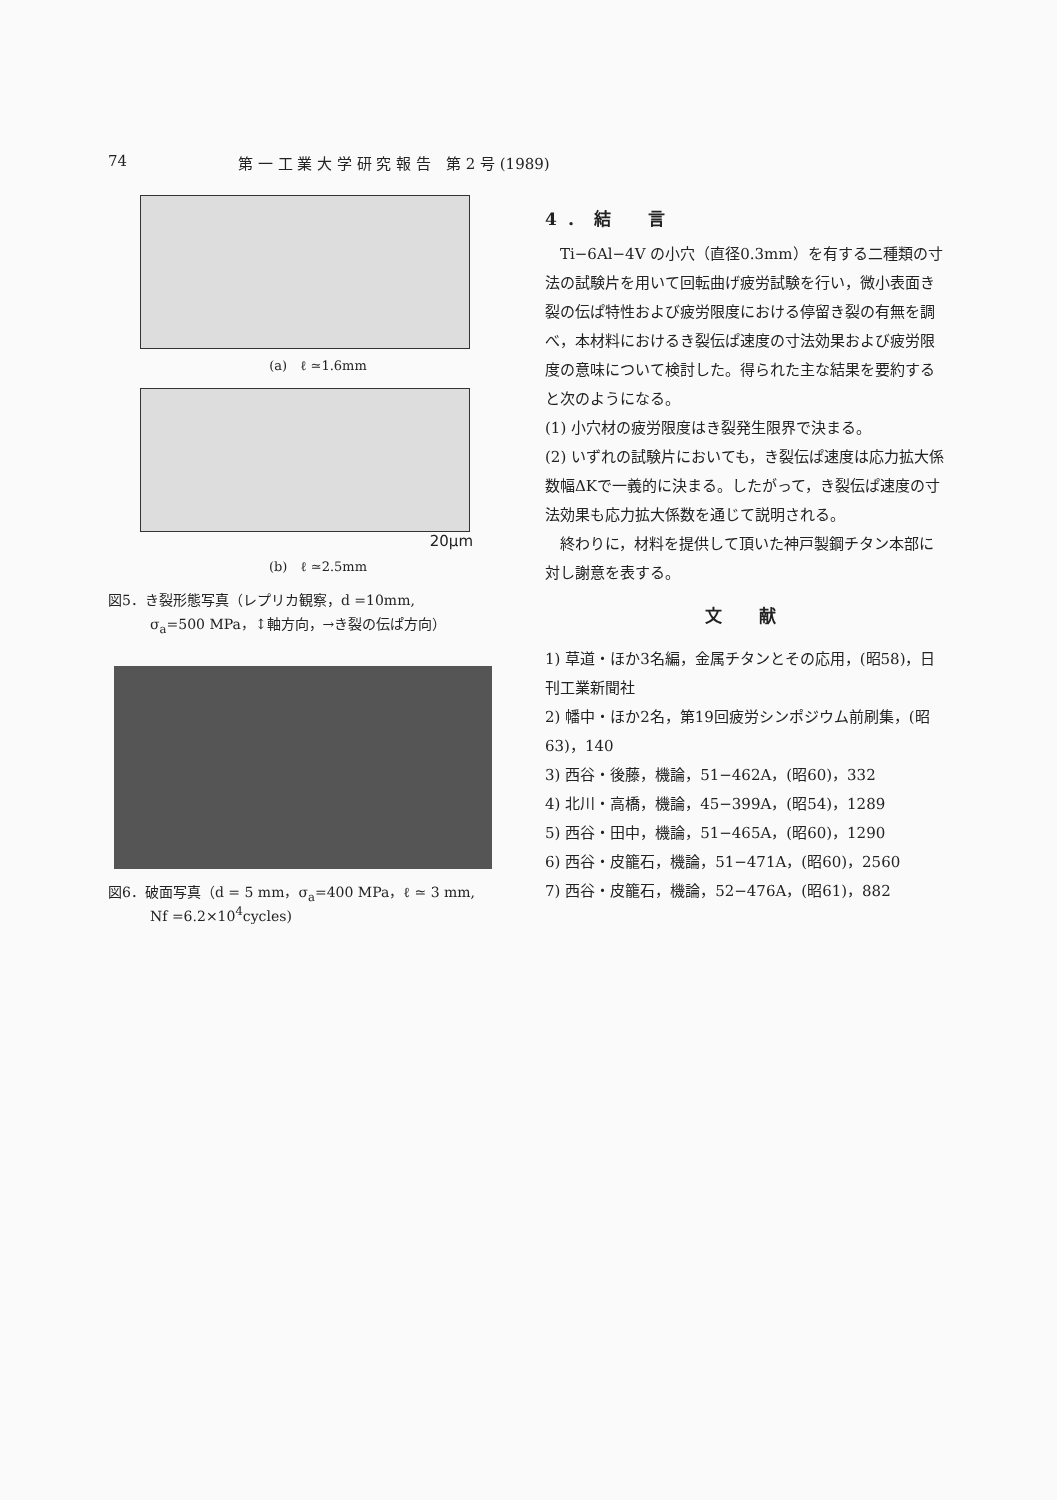74 第 一 工 業 大 学 研 究 報 告　第 2 号 (1989)
(a)　ℓ ≃1.6mm
20μm
(b)　ℓ ≃2.5mm
図5．き裂形態写真（レプリカ観察，d =10mm,
　　　σ<sub>a</sub>=500 MPa，↕軸方向，→き裂の伝ぱ方向）
図6．破面写真（d = 5 mm，σ<sub>a</sub>=400 MPa，ℓ ≃ 3 mm,
　　　Nf =6.2×10<sup>4</sup>cycles)
4．結　言
　Ti−6Al−4V の小穴（直径0.3mm）を有する二種類の寸法の試験片を用いて回転曲げ疲労試験を行い，微小表面き裂の伝ぱ特性および疲労限度における停留き裂の有無を調べ，本材料におけるき裂伝ぱ速度の寸法効果および疲労限度の意味について検討した。得られた主な結果を要約すると次のようになる。
(1) 小穴材の疲労限度はき裂発生限界で決まる。
(2) いずれの試験片においても，き裂伝ぱ速度は応力拡大係数幅ΔKで一義的に決まる。したがって，き裂伝ぱ速度の寸法効果も応力拡大係数を通じて説明される。
　終わりに，材料を提供して頂いた神戸製鋼チタン本部に対し謝意を表する。
文　献
1) 草道・ほか3名編，金属チタンとその応用，(昭58)，日刊工業新聞社
2) 幡中・ほか2名，第19回疲労シンポジウム前刷集，(昭63)，140
3) 西谷・後藤，機論，51−462A，(昭60)，332
4) 北川・高橋，機論，45−399A，(昭54)，1289
5) 西谷・田中，機論，51−465A，(昭60)，1290
6) 西谷・皮籠石，機論，51−471A，(昭60)，2560
7) 西谷・皮籠石，機論，52−476A，(昭61)，882